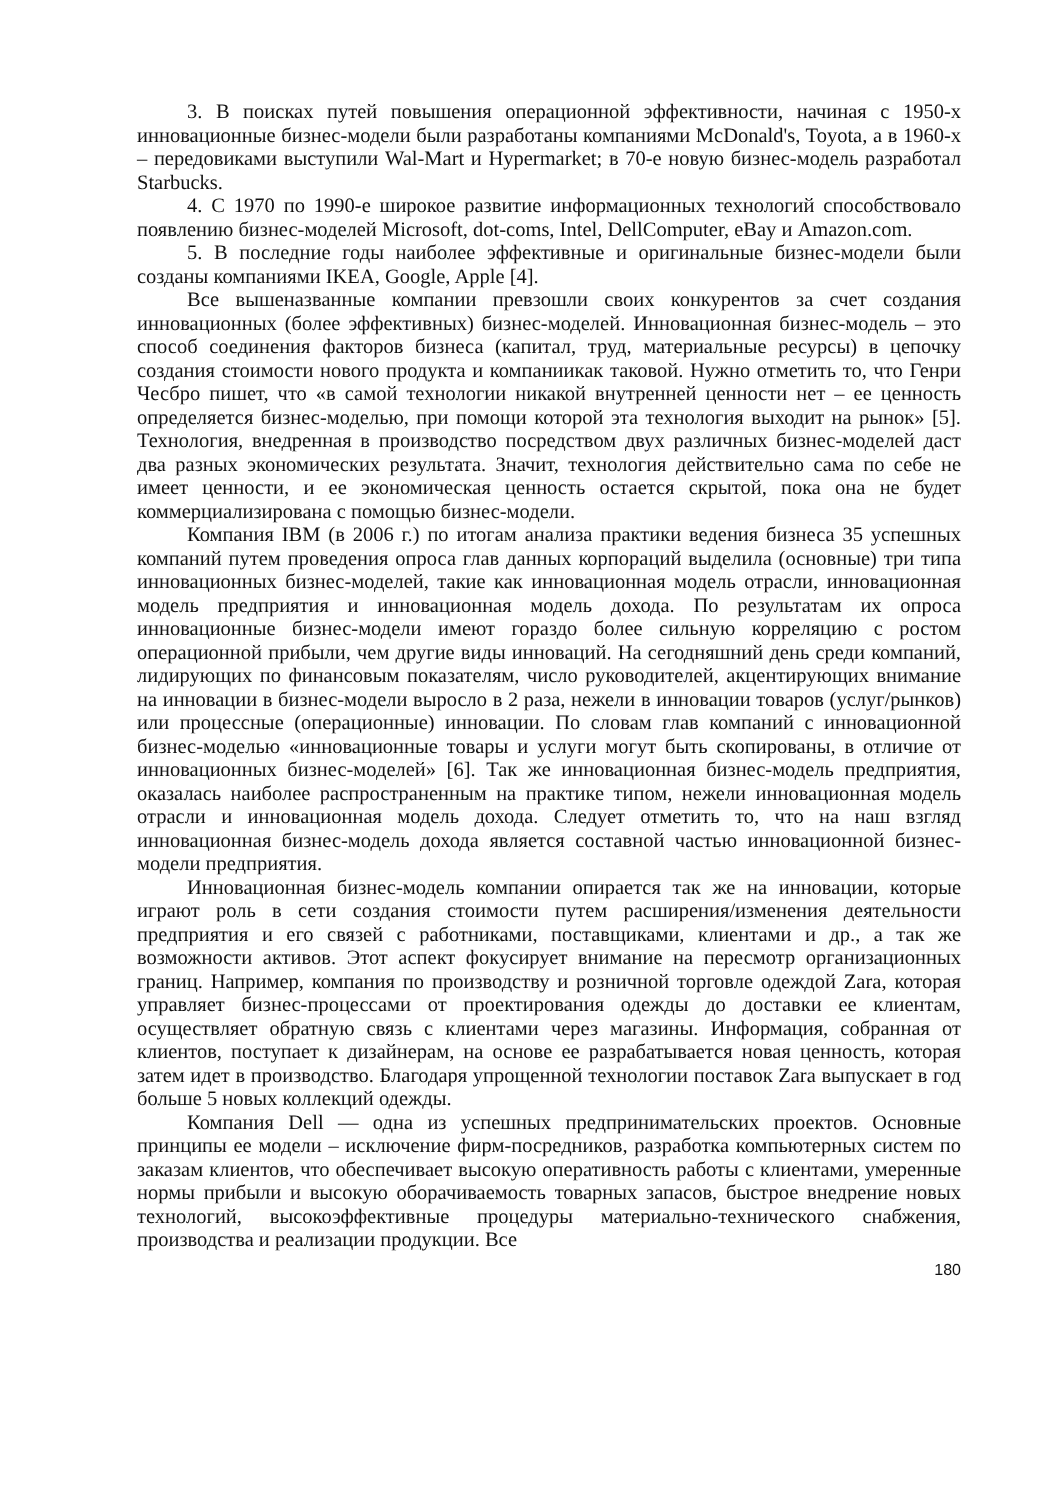3. В поисках путей повышения операционной эффективности, начиная с 1950-х инновационные бизнес-модели были разработаны компаниями McDonald's, Toyota, а в 1960-х – передовиками выступили Wal-Mart и Hypermarket; в 70-е новую бизнес-модель разработал Starbucks.
4. С 1970 по 1990-е широкое развитие информационных технологий способствовало появлению бизнес-моделей Microsoft, dot-coms, Intel, DellComputer, eBay и Amazon.com.
5. В последние годы наиболее эффективные и оригинальные бизнес-модели были созданы компаниями IKEA, Google, Apple [4].
Все вышеназванные компании превзошли своих конкурентов за счет создания инновационных (более эффективных) бизнес-моделей. Инновационная бизнес-модель – это способ соединения факторов бизнеса (капитал, труд, материальные ресурсы) в цепочку создания стоимости нового продукта и компаниикак таковой. Нужно отметить то, что Генри Чесбро пишет, что «в самой технологии никакой внутренней ценности нет – ее ценность определяется бизнес-моделью, при помощи которой эта технология выходит на рынок» [5]. Технология, внедренная в производство посредством двух различных бизнес-моделей даст два разных экономических результата. Значит, технология действительно сама по себе не имеет ценности, и ее экономическая ценность остается скрытой, пока она не будет коммерциализирована с помощью бизнес-модели.
Компания IBM (в 2006 г.) по итогам анализа практики ведения бизнеса 35 успешных компаний путем проведения опроса глав данных корпораций выделила (основные) три типа инновационных бизнес-моделей, такие как инновационная модель отрасли, инновационная модель предприятия и инновационная модель дохода. По результатам их опроса инновационные бизнес-модели имеют гораздо более сильную корреляцию с ростом операционной прибыли, чем другие виды инноваций. На сегодняшний день среди компаний, лидирующих по финансовым показателям, число руководителей, акцентирующих внимание на инновации в бизнес-модели выросло в 2 раза, нежели в инновации товаров (услуг/рынков) или процессные (операционные) инновации. По словам глав компаний с инновационной бизнес-моделью «инновационные товары и услуги могут быть скопированы, в отличие от инновационных бизнес-моделей» [6]. Так же инновационная бизнес-модель предприятия, оказалась наиболее распространенным на практике типом, нежели инновационная модель отрасли и инновационная модель дохода. Следует отметить то, что на наш взгляд инновационная бизнес-модель дохода является составной частью инновационной бизнес-модели предприятия.
Инновационная бизнес-модель компании опирается так же на инновации, которые играют роль в сети создания стоимости путем расширения/изменения деятельности предприятия и его связей с работниками, поставщиками, клиентами и др., а так же возможности активов. Этот аспект фокусирует внимание на пересмотр организационных границ. Например, компания по производству и розничной торговле одеждой Zara, которая управляет бизнес-процессами от проектирования одежды до доставки ее клиентам, осуществляет обратную связь с клиентами через магазины. Информация, собранная от клиентов, поступает к дизайнерам, на основе ее разрабатывается новая ценность, которая затем идет в производство. Благодаря упрощенной технологии поставок Zara выпускает в год больше 5 новых коллекций одежды.
Компания Dell — одна из успешных предпринимательских проектов. Основные принципы ее модели – исключение фирм-посредников, разработка компьютерных систем по заказам клиентов, что обеспечивает высокую оперативность работы с клиентами, умеренные нормы прибыли и высокую оборачиваемость товарных запасов, быстрое внедрение новых технологий, высокоэффективные процедуры материально-технического снабжения, производства и реализации продукции. Все
180